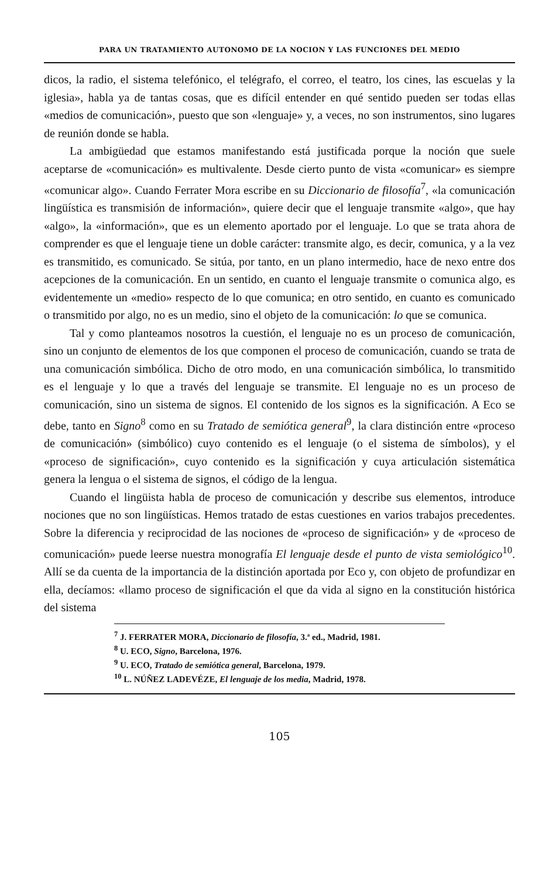PARA UN TRATAMIENTO AUTONOMO DE LA NOCION Y LAS FUNCIONES DEL MEDIO
dicos, la radio, el sistema telefónico, el telégrafo, el correo, el teatro, los cines, las escuelas y la iglesia», habla ya de tantas cosas, que es difícil entender en qué sentido pueden ser todas ellas «medios de comunicación», puesto que son «lenguaje» y, a veces, no son instrumentos, sino lugares de reunión donde se habla.
La ambigüedad que estamos manifestando está justificada porque la noción que suele aceptarse de «comunicación» es multivalente. Desde cierto punto de vista «comunicar» es siempre «comunicar algo». Cuando Ferrater Mora escribe en su Diccionario de filosofía<sup>7</sup>, «la comunicación lingüística es transmisión de información», quiere decir que el lenguaje transmite «algo», que hay «algo», la «información», que es un elemento aportado por el lenguaje. Lo que se trata ahora de comprender es que el lenguaje tiene un doble carácter: transmite algo, es decir, comunica, y a la vez es transmitido, es comunicado. Se sitúa, por tanto, en un plano intermedio, hace de nexo entre dos acepciones de la comunicación. En un sentido, en cuanto el lenguaje transmite o comunica algo, es evidentemente un «medio» respecto de lo que comunica; en otro sentido, en cuanto es comunicado o transmitido por algo, no es un medio, sino el objeto de la comunicación: lo que se comunica.
Tal y como planteamos nosotros la cuestión, el lenguaje no es un proceso de comunicación, sino un conjunto de elementos de los que componen el proceso de comunicación, cuando se trata de una comunicación simbólica. Dicho de otro modo, en una comunicación simbólica, lo transmitido es el lenguaje y lo que a través del lenguaje se transmite. El lenguaje no es un proceso de comunicación, sino un sistema de signos. El contenido de los signos es la significación. A Eco se debe, tanto en Signo<sup>8</sup> como en su Tratado de semiótica general<sup>9</sup>, la clara distinción entre «proceso de comunicación» (simbólico) cuyo contenido es el lenguaje (o el sistema de símbolos), y el «proceso de significación», cuyo contenido es la significación y cuya articulación sistemática genera la lengua o el sistema de signos, el código de la lengua.
Cuando el lingüista habla de proceso de comunicación y describe sus elementos, introduce nociones que no son lingüísticas. Hemos tratado de estas cuestiones en varios trabajos precedentes. Sobre la diferencia y reciprocidad de las nociones de «proceso de significación» y de «proceso de comunicación» puede leerse nuestra monografía El lenguaje desde el punto de vista semiológico<sup>10</sup>. Allí se da cuenta de la importancia de la distinción aportada por Eco y, con objeto de profundizar en ella, decíamos: «llamo proceso de significación el que da vida al signo en la constitución histórica del sistema
<sup>7</sup> J. FERRATER MORA, Diccionario de filosofía, 3.ª ed., Madrid, 1981.
<sup>8</sup> U. ECO, Signo, Barcelona, 1976.
<sup>9</sup> U. ECO, Tratado de semiótica general, Barcelona, 1979.
<sup>10</sup> L. NÚÑEZ LADEVÉZE, El lenguaje de los media, Madrid, 1978.
105